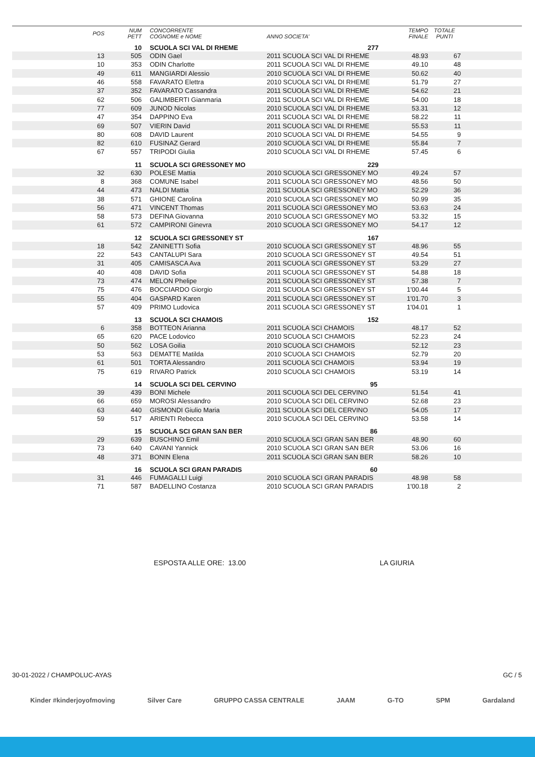| POS | NUM PETT | CONCORRENTE COGNOME e NOME | ANNO SOCIETA' | TEMPO FINALE | TOTALE PUNTI | |
| --- | --- | --- | --- | --- | --- | --- |
| | 10 | SCUOLA SCI VAL DI RHEME | 277 | | | |
| 13 | 505 | ODIN Gael | 2011 SCUOLA SCI VAL DI RHEME | 48.93 | 67 | |
| 10 | 353 | ODIN Charlotte | 2011 SCUOLA SCI VAL DI RHEME | 49.10 | 48 | |
| 49 | 611 | MANGIARDI Alessio | 2010 SCUOLA SCI VAL DI RHEME | 50.62 | 40 | |
| 46 | 558 | FAVARATO Elettra | 2010 SCUOLA SCI VAL DI RHEME | 51.79 | 27 | |
| 37 | 352 | FAVARATO Cassandra | 2011 SCUOLA SCI VAL DI RHEME | 54.62 | 21 | |
| 62 | 506 | GALIMBERTI Gianmaria | 2011 SCUOLA SCI VAL DI RHEME | 54.00 | 18 | |
| 77 | 609 | JUNOD Nicolas | 2010 SCUOLA SCI VAL DI RHEME | 53.31 | 12 | |
| 47 | 354 | DAPPINO Eva | 2011 SCUOLA SCI VAL DI RHEME | 58.22 | 11 | |
| 69 | 507 | VIERIN David | 2011 SCUOLA SCI VAL DI RHEME | 55.53 | 11 | |
| 80 | 608 | DAVID Laurent | 2010 SCUOLA SCI VAL DI RHEME | 54.55 | 9 | |
| 82 | 610 | FUSINAZ Gerard | 2010 SCUOLA SCI VAL DI RHEME | 55.84 | 7 | |
| 67 | 557 | TRIPODI Giulia | 2010 SCUOLA SCI VAL DI RHEME | 57.45 | 6 | |
| | 11 | SCUOLA SCI GRESSONEY MO | 229 | | | |
| 32 | 630 | POLESE Mattia | 2010 SCUOLA SCI GRESSONEY MO | 49.24 | 57 | |
| 8 | 368 | COMUNE Isabel | 2011 SCUOLA SCI GRESSONEY MO | 48.56 | 50 | |
| 44 | 473 | NALDI Mattia | 2011 SCUOLA SCI GRESSONEY MO | 52.29 | 36 | |
| 38 | 571 | GHIONE Carolina | 2010 SCUOLA SCI GRESSONEY MO | 50.99 | 35 | |
| 56 | 471 | VINCENT Thomas | 2011 SCUOLA SCI GRESSONEY MO | 53.63 | 24 | |
| 58 | 573 | DEFINA Giovanna | 2010 SCUOLA SCI GRESSONEY MO | 53.32 | 15 | |
| 61 | 572 | CAMPIRONI Ginevra | 2010 SCUOLA SCI GRESSONEY MO | 54.17 | 12 | |
| | 12 | SCUOLA SCI GRESSONEY ST | 167 | | | |
| 18 | 542 | ZANINETTI Sofia | 2010 SCUOLA SCI GRESSONEY ST | 48.96 | 55 | |
| 22 | 543 | CANTALUPI Sara | 2010 SCUOLA SCI GRESSONEY ST | 49.54 | 51 | |
| 31 | 405 | CAMISASCA Ava | 2011 SCUOLA SCI GRESSONEY ST | 53.29 | 27 | |
| 40 | 408 | DAVID Sofia | 2011 SCUOLA SCI GRESSONEY ST | 54.88 | 18 | |
| 73 | 474 | MELON Phelipe | 2011 SCUOLA SCI GRESSONEY ST | 57.38 | 7 | |
| 75 | 476 | BOCCIARDO Giorgio | 2011 SCUOLA SCI GRESSONEY ST | 1'00.44 | 5 | |
| 55 | 404 | GASPARD Karen | 2011 SCUOLA SCI GRESSONEY ST | 1'01.70 | 3 | |
| 57 | 409 | PRIMO Ludovica | 2011 SCUOLA SCI GRESSONEY ST | 1'04.01 | 1 | |
| | 13 | SCUOLA SCI CHAMOIS | 152 | | | |
| 6 | 358 | BOTTEON Arianna | 2011 SCUOLA SCI CHAMOIS | 48.17 | 52 | |
| 65 | 620 | PACE Lodovico | 2010 SCUOLA SCI CHAMOIS | 52.23 | 24 | |
| 50 | 562 | LOSA Goilia | 2010 SCUOLA SCI CHAMOIS | 52.12 | 23 | |
| 53 | 563 | DEMATTE Matilda | 2010 SCUOLA SCI CHAMOIS | 52.79 | 20 | |
| 61 | 501 | TORTA Alessandro | 2011 SCUOLA SCI CHAMOIS | 53.94 | 19 | |
| 75 | 619 | RIVARO Patrick | 2010 SCUOLA SCI CHAMOIS | 53.19 | 14 | |
| | 14 | SCUOLA SCI DEL CERVINO | 95 | | | |
| 39 | 439 | BONI Michele | 2011 SCUOLA SCI DEL CERVINO | 51.54 | 41 | |
| 66 | 659 | MOROSI Alessandro | 2010 SCUOLA SCI DEL CERVINO | 52.68 | 23 | |
| 63 | 440 | GISMONDI Giulio Maria | 2011 SCUOLA SCI DEL CERVINO | 54.05 | 17 | |
| 59 | 517 | ARIENTI Rebecca | 2010 SCUOLA SCI DEL CERVINO | 53.58 | 14 | |
| | 15 | SCUOLA SCI GRAN SAN BER | 86 | | | |
| 29 | 639 | BUSCHINO Emil | 2010 SCUOLA SCI GRAN SAN BER | 48.90 | 60 | |
| 73 | 640 | CAVANI Yannick | 2010 SCUOLA SCI GRAN SAN BER | 53.06 | 16 | |
| 48 | 371 | BONIN Elena | 2011 SCUOLA SCI GRAN SAN BER | 58.26 | 10 | |
| | 16 | SCUOLA SCI GRAN PARADIS | 60 | | | |
| 31 | 446 | FUMAGALLI Luigi | 2010 SCUOLA SCI GRAN PARADIS | 48.98 | 58 | |
| 71 | 587 | BADELLINO Costanza | 2010 SCUOLA SCI GRAN PARADIS | 1'00.18 | 2 | |
ESPOSTA ALLE ORE: 13.00 LA GIURIA
30-01-2022 / CHAMPOLUC-AYAS GC / 5
Kinder #kinderjoyofmoving Silver Care GRUPPO CASSA CENTRALE JAAM G-TO SPM Gardaland